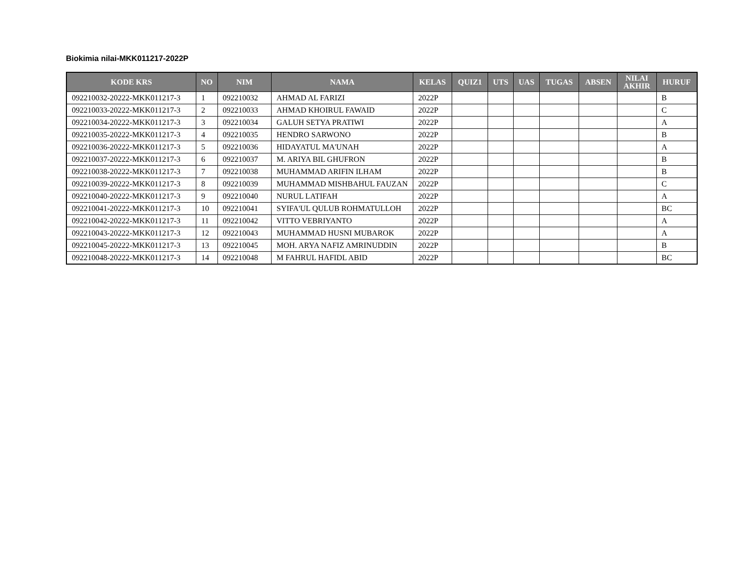Biokimia nilai-MKK011217-2022P
| KODE KRS | NO | NIM | NAMA | KELAS | QUIZ1 | UTS | UAS | TUGAS | ABSEN | NILAI AKHIR | HURUF |
| --- | --- | --- | --- | --- | --- | --- | --- | --- | --- | --- | --- |
| 092210032-20222-MKK011217-3 | 1 | 092210032 | AHMAD AL FARIZI | 2022P | | | | | | | B |
| 092210033-20222-MKK011217-3 | 2 | 092210033 | AHMAD KHOIRUL FAWAID | 2022P | | | | | | | C |
| 092210034-20222-MKK011217-3 | 3 | 092210034 | GALUH SETYA PRATIWI | 2022P | | | | | | | A |
| 092210035-20222-MKK011217-3 | 4 | 092210035 | HENDRO SARWONO | 2022P | | | | | | | B |
| 092210036-20222-MKK011217-3 | 5 | 092210036 | HIDAYATUL MA'UNAH | 2022P | | | | | | | A |
| 092210037-20222-MKK011217-3 | 6 | 092210037 | M. ARIYA BIL GHUFRON | 2022P | | | | | | | B |
| 092210038-20222-MKK011217-3 | 7 | 092210038 | MUHAMMAD ARIFIN ILHAM | 2022P | | | | | | | B |
| 092210039-20222-MKK011217-3 | 8 | 092210039 | MUHAMMAD MISHBAHUL FAUZAN | 2022P | | | | | | | C |
| 092210040-20222-MKK011217-3 | 9 | 092210040 | NURUL LATIFAH | 2022P | | | | | | | A |
| 092210041-20222-MKK011217-3 | 10 | 092210041 | SYIFA'UL QULUB ROHMATULLOH | 2022P | | | | | | | BC |
| 092210042-20222-MKK011217-3 | 11 | 092210042 | VITTO VEBRIYANTO | 2022P | | | | | | | A |
| 092210043-20222-MKK011217-3 | 12 | 092210043 | MUHAMMAD HUSNI MUBAROK | 2022P | | | | | | | A |
| 092210045-20222-MKK011217-3 | 13 | 092210045 | MOH. ARYA NAFIZ AMRINUDDIN | 2022P | | | | | | | B |
| 092210048-20222-MKK011217-3 | 14 | 092210048 | M FAHRUL HAFIDL ABID | 2022P | | | | | | | BC |